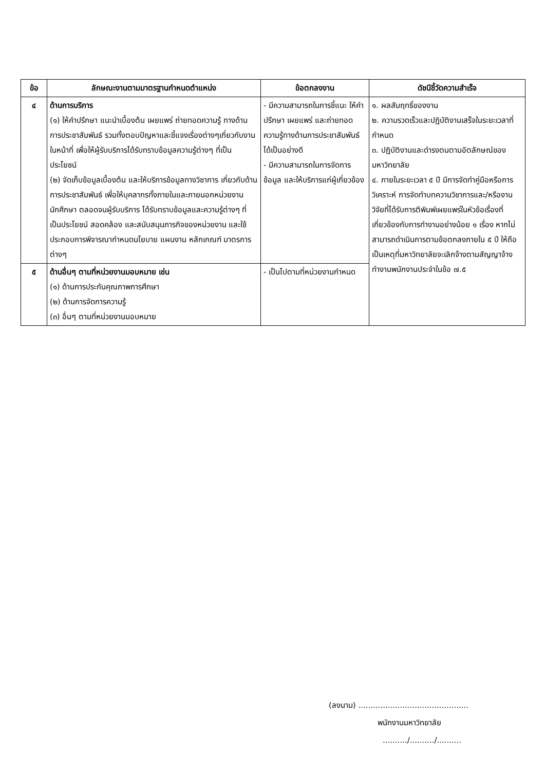| ข้อ | ลักษณะงานตามมาตรฐานกำหนดตำแหน่ง | ข้อตกลงงาน | ดัชนีชี้วัดความสำเร็จ |
| --- | --- | --- | --- |
| ๔ | ด้านการบริการ (๑) ให้คำปรึกษา แนะนำเบื้องต้น เผยแพร่ ถ่ายทอดความรู้ ทางด้านการประชาสัมพันธ์ รวมทั้งตอบปัญหาและชี้แจงเรื่องต่างๆเกี่ยวกับงานในหน้าที่ เพื่อให้ผู้รับบริการได้รับทราบข้อมูลความรู้ต่างๆ ที่เป็นประโยชน์ (๒) จัดเก็บข้อมูลเบื้องต้น และให้บริการข้อมูลทางวิชาการ เกี่ยวกับด้านการประชาสัมพันธ์ เพื่อให้บุคลากรทั้งภายในและภายนอกหน่วยงาน นักศึกษา ตลอดจนผู้รับบริการ ได้รับทราบข้อมูลและความรู้ต่างๆ ที่เป็นประโยชน์ สอดคล้อง และสนับสนุนภารกิจของหน่วยงาน และใช้ประกอบการพิจารณากำหนดนโยบาย แผนงาน หลักเกณฑ์ มาตรการต่างๆ | - มีความสามารถในการชี้แนะ ให้คำปรึกษา เผยแพร่ และถ่ายทอดความรู้ทางด้านการประชาสัมพันธ์ได้เป็นอย่างดี - มีความสามารถในการจัดการข้อมูล และให้บริการแก่ผู้เกี่ยวข้อง | ๑. ผลสัมฤทธิ์ของงาน ๒. ความรวดเร็วและปฏิบัติงานเสร็จในระยะเวลาที่กำหนด ๓. ปฏิบัติงานและดำรงตนตามอัตลักษณ์ของมหาวิทยาลัย ๔. ภายในระยะเวลา ๕ ปี มีการจัดทำคู่มือหรือการวิเคราะห์ การจัดทำบทความวิชาการและ/หรืองานวิจัยที่ได้รับการตีพิมพ์เผยแพร่ในหัวข้อเรื่องที่เกี่ยวข้องกับการทำงานอย่างน้อย ๑ เรื่อง หากไม่สามารถดำเนินการตามข้อตกลงภายใน ๕ ปี ให้ถือเป็นเหตุที่มหาวิทยาลัยจะเลิกจ้างตามสัญญาจ้างทำงานพนักงานประจำในข้อ ๗.๕ |
| ๕ | ด้านอื่นๆ ตามที่หน่วยงานมอบหมาย เช่น (๑) ด้านการประกันคุณภาพการศึกษา (๒) ด้านการจัดการความรู้ (๓) อื่นๆ ตามที่หน่วยงานมอบหมาย | - เป็นไปตามที่หน่วยงานกำหนด | |
(ลงนาม) .............................................
พนักงานมหาวิทยาลัย
........../........../..........